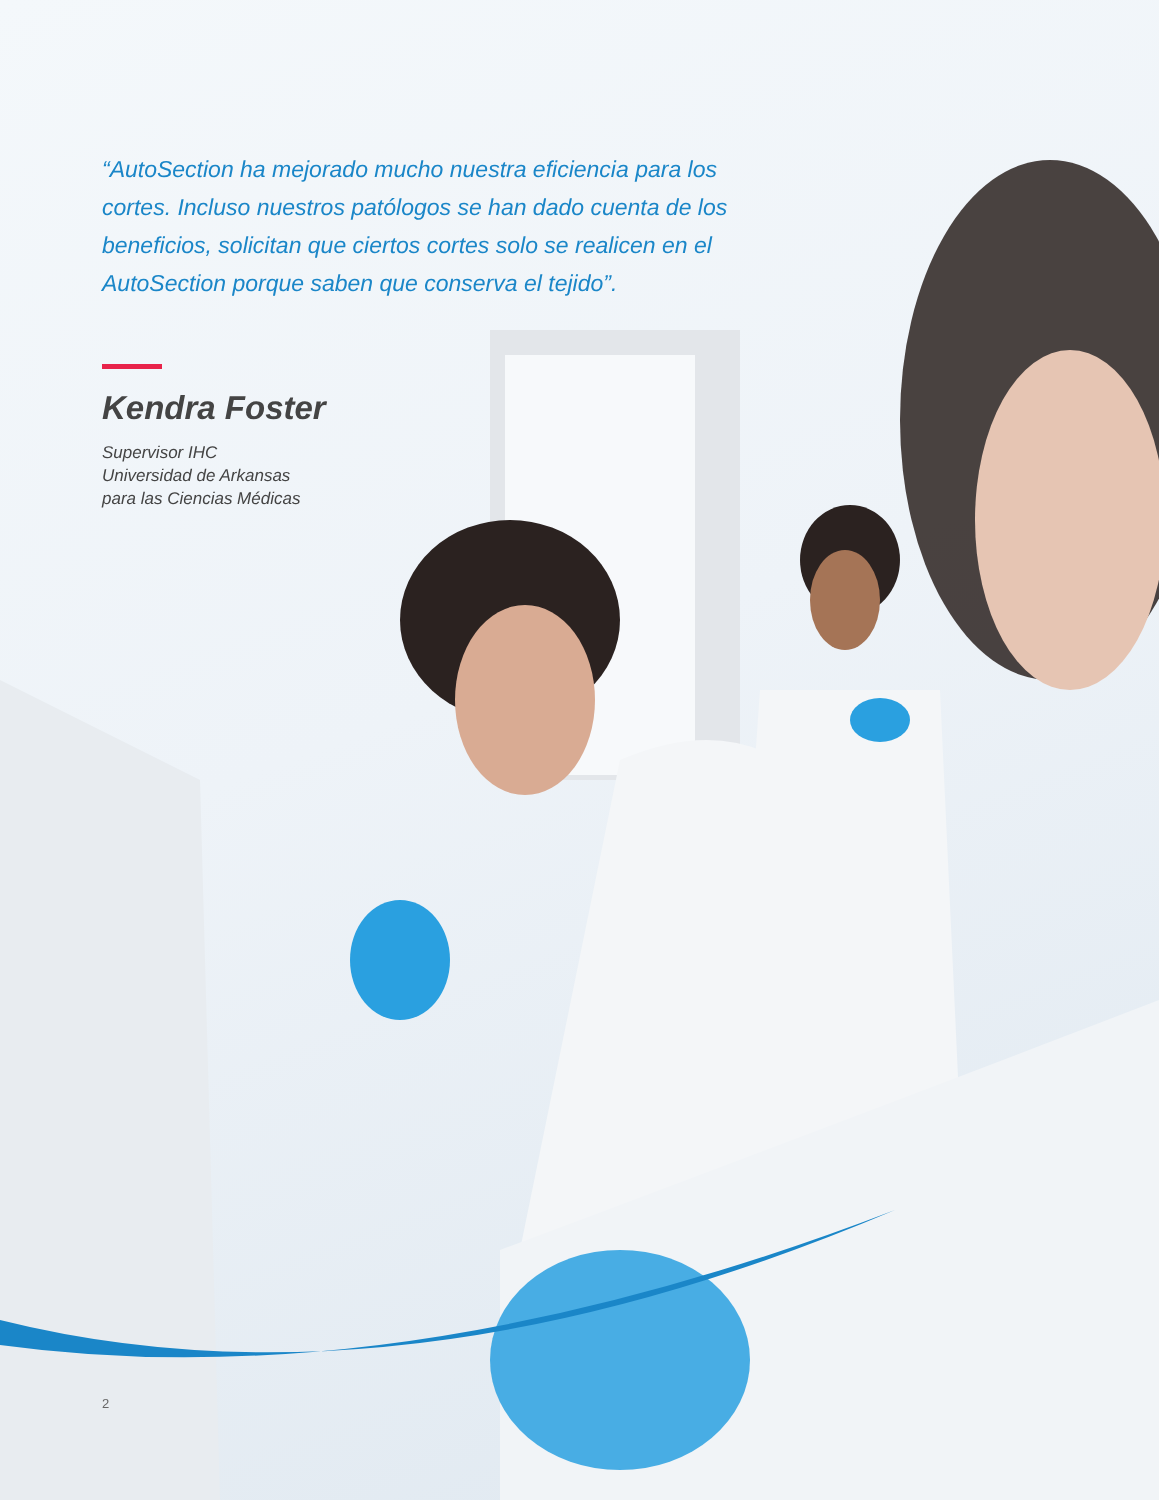“AutoSection ha mejorado mucho nuestra eficiencia para los cortes. Incluso nuestros patólogos se han dado cuenta de los beneficios, solicitan que ciertos cortes solo se realicen en el AutoSection porque saben que conserva el tejido”.
Kendra Foster
Supervisor IHC
Universidad de Arkansas
para las Ciencias Médicas
2